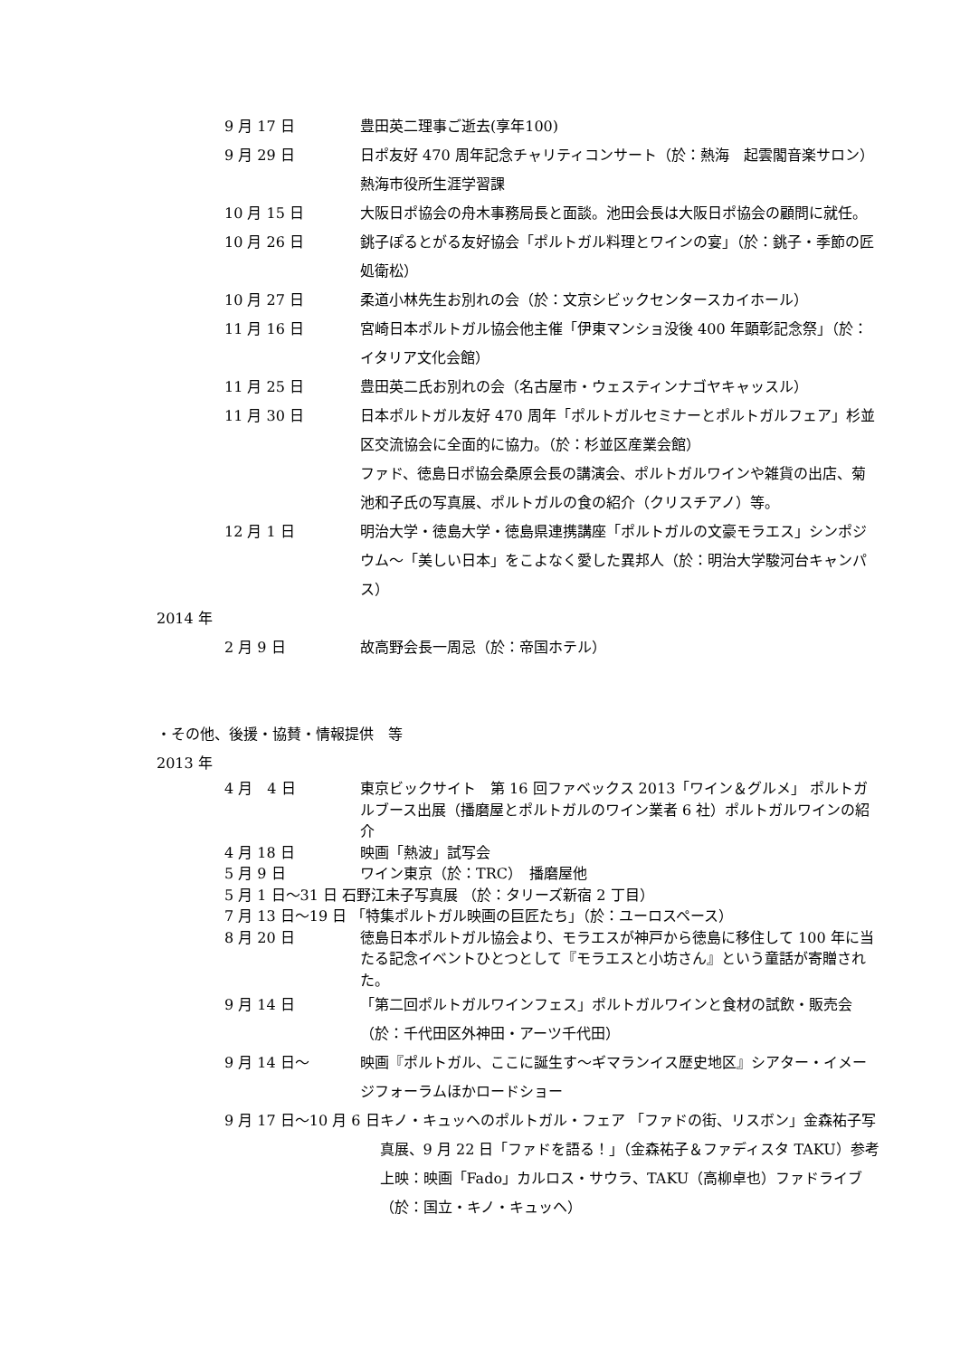9 月 17 日 豊田英二理事ご逝去(享年100)
9 月 29 日 日ポ友好 470 周年記念チャリティコンサート（於：熱海　起雲閣音楽サロン）熱海市役所生涯学習課
10 月 15 日 大阪日ポ協会の舟木事務局長と面談。池田会長は大阪日ポ協会の顧問に就任。
10 月 26 日 銚子ぽるとがる友好協会「ポルトガル料理とワインの宴」（於：銚子・季節の匠処衛松）
10 月 27 日 柔道小林先生お別れの会（於：文京シビックセンタースカイホール）
11 月 16 日 宮崎日本ポルトガル協会他主催「伊東マンショ没後 400 年顕彰記念祭」（於：イタリア文化会館）
11 月 25 日 豊田英二氏お別れの会（名古屋市・ウェスティンナゴヤキャッスル）
11 月 30 日 日本ポルトガル友好 470 周年「ポルトガルセミナーとポルトガルフェア」杉並区交流協会に全面的に協力。（於：杉並区産業会館）
ファド、徳島日ポ協会桑原会長の講演会、ポルトガルワインや雑貨の出店、菊池和子氏の写真展、ポルトガルの食の紹介（クリスチアノ）等。
12 月 1 日 明治大学・徳島大学・徳島県連携講座「ポルトガルの文豪モラエス」シンポジウム～「美しい日本」をこよなく愛した異邦人（於：明治大学駿河台キャンパス）
2014 年
2 月 9 日 故高野会長一周忌（於：帝国ホテル）
・その他、後援・協賛・情報提供　等
2013 年
4 月　4 日 東京ビックサイト　第 16 回ファベックス 2013「ワイン＆グルメ」 ポルトガルブース出展（播磨屋とポルトガルのワイン業者 6 社）ポルトガルワインの紹介
4 月 18 日 映画「熱波」試写会
5 月 9 日 ワイン東京（於：TRC）　播磨屋他
5 月 1 日～31 日 石野江未子写真展 （於：タリーズ新宿 2 丁目）
7 月 13 日～19 日 「特集ポルトガル映画の巨匠たち」（於：ユーロスペース）
8 月 20 日 徳島日本ポルトガル協会より、モラエスが神戸から徳島に移住して 100 年に当たる記念イベントひとつとして『モラエスと小坊さん』という童話が寄贈された。
9 月 14 日 「第二回ポルトガルワインフェス」ポルトガルワインと食材の試飲・販売会（於：千代田区外神田・アーツ千代田）
9 月 14 日～ 映画『ポルトガル、ここに誕生す～ギマランイス歴史地区』シアター・イメージフォーラムほかロードショー
9 月 17 日～10 月 6 日 キノ・キュッヘのポルトガル・フェア 「ファドの街、リスボン」金森祐子写真展、9 月 22 日「ファドを語る！」（金森祐子＆ファディスタ TAKU）参考上映：映画「Fado」カルロス・サウラ、TAKU（高柳卓也）ファドライブ（於：国立・キノ・キュッヘ）